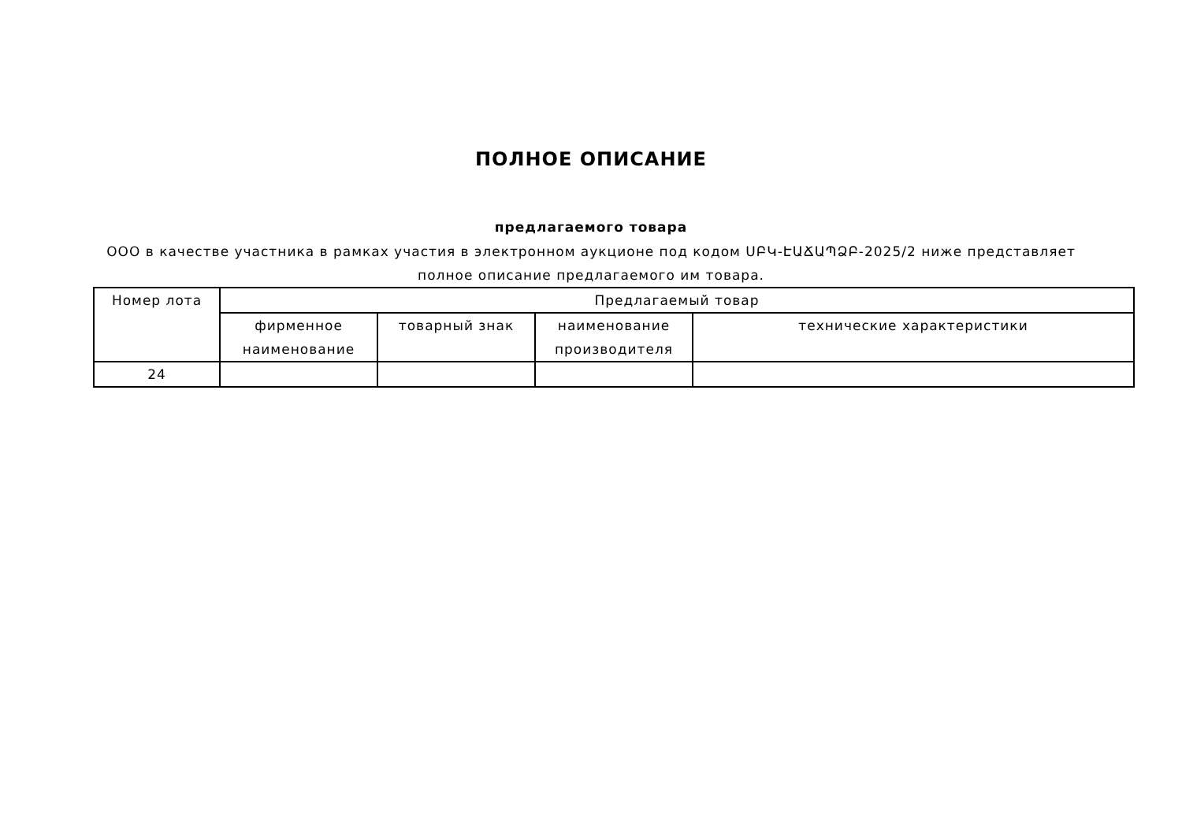ПОЛНОЕ ОПИСАНИЕ
предлагаемого товара
ООО в качестве участника в рамках участия в электронном аукционе под кодом ՍԲԿ-ԷԱՃԱՊՁԲ-2025/2 ниже представляет полное описание предлагаемого им товара.
| Номер лота | Предлагаемый товар | | | |
| --- | --- | --- | --- | --- |
| | фирменное наименование | товарный знак | наименование производителя | технические характеристики |
| 24 | | | | |